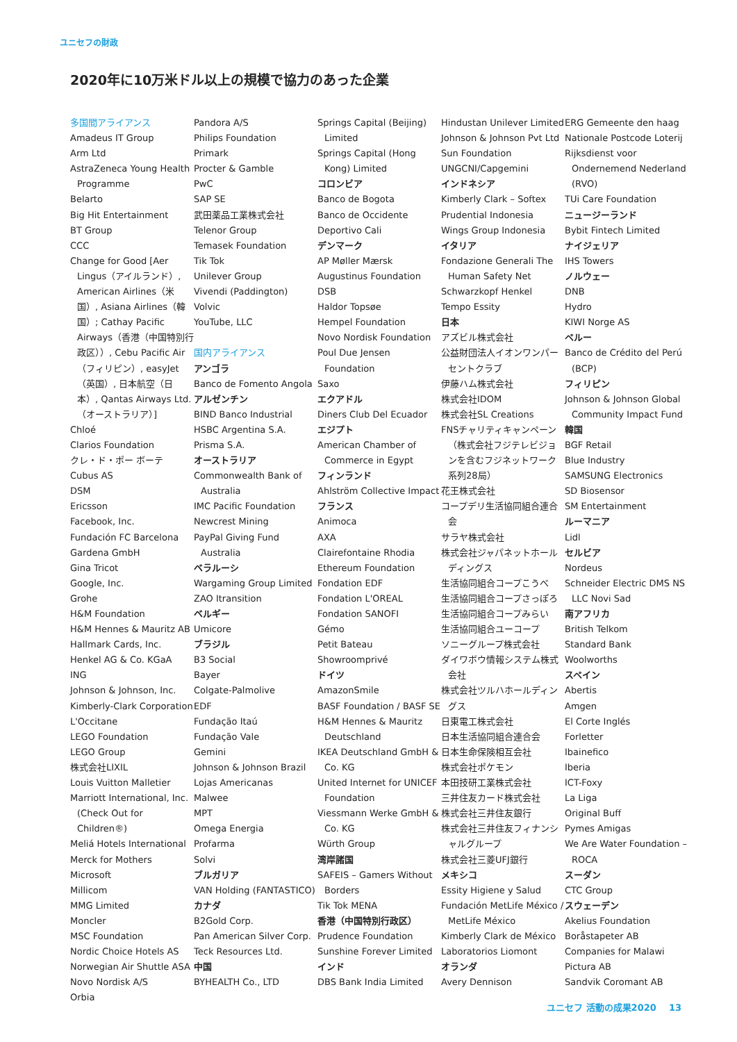ユニセフの財政
2020年に10万米ドル以上の規模で協力のあった企業
多国間アライアンス
Amadeus IT Group
Arm Ltd
AstraZeneca Young Health Programme
Belarto
Big Hit Entertainment
BT Group
CCC
Change for Good [Aer Lingus（アイルランド）, American Airlines（米国）, Asiana Airlines（韓国）; Cathay Pacific Airways（香港（中国特別行政区））, Cebu Pacific Air（フィリピン）, easyJet（英国）, 日本航空（日本）, Qantas Airways Ltd.（オーストラリア）]
Chloé
Clarios Foundation
クレ・ド・ポー ボーテ
Cubus AS
DSM
Ericsson
Facebook, Inc.
Fundación FC Barcelona
Gardena GmbH
Gina Tricot
Google, Inc.
Grohe
H&M Foundation
H&M Hennes & Mauritz AB
Hallmark Cards, Inc.
Henkel AG & Co. KGaA
ING
Johnson & Johnson, Inc.
Kimberly-Clark Corporation
L'Occitane
LEGO Foundation
LEGO Group
株式会社LIXIL
Louis Vuitton Malletier
Marriott International, Inc. (Check Out for Children®)
Meliá Hotels International
Merck for Mothers
Microsoft
Millicom
MMG Limited
Moncler
MSC Foundation
Nordic Choice Hotels AS
Norwegian Air Shuttle ASA
Novo Nordisk A/S
Orbia
Pandora A/S
Philips Foundation
Primark
Procter & Gamble
PwC
SAP SE
武田薬品工業株式会社
Telenor Group
Temasek Foundation
Tik Tok
Unilever Group
Vivendi (Paddington)
Volvic
YouTube, LLC
国内アライアンス
アンゴラ
Banco de Fomento Angola
アルゼンチン
BIND Banco Industrial
HSBC Argentina S.A.
Prisma S.A.
オーストラリア
Commonwealth Bank of Australia
IMC Pacific Foundation
Newcrest Mining
PayPal Giving Fund Australia
ベラルーシ
Wargaming Group Limited
ZAO Itransition
ベルギー
Umicore
ブラジル
B3 Social
Bayer
Colgate-Palmolive
EDF
Fundação Itaú
Fundação Vale
Gemini
Johnson & Johnson Brazil
Lojas Americanas
Malwee
MPT
Omega Energia
Profarma
Solvi
ブルガリア
VAN Holding (FANTASTICO)
カナダ
B2Gold Corp.
Pan American Silver Corp.
Teck Resources Ltd.
中国
BYHEALTH Co., LTD
Springs Capital (Beijing) Limited
Springs Capital (Hong Kong) Limited
コロンビア
Banco de Bogota
Banco de Occidente
Deportivo Cali
デンマーク
AP Møller Mærsk
Augustinus Foundation
DSB
Haldor Topsøe
Hempel Foundation
Novo Nordisk Foundation
Poul Due Jensen Foundation
Saxo
エクアドル
Diners Club Del Ecuador
エジプト
American Chamber of Commerce in Egypt
フィンランド
Ahlström Collective Impact
フランス
Animoca
AXA
Clairefontaine Rhodia
Ethereum Foundation
Fondation EDF
Fondation L'OREAL
Fondation SANOFI
Gémo
Petit Bateau
Showroomprivé
ドイツ
AmazonSmile
BASF Foundation / BASF SE
H&M Hennes & Mauritz Deutschland
IKEA Deutschland GmbH & Co. KG
United Internet for UNICEF Foundation
Viessmann Werke GmbH & Co. KG
Würth Group
湾岸諸国
SAFEIS – Gamers Without Borders
Tik Tok MENA
香港（中国特別行政区）
Prudence Foundation
Sunshine Forever Limited
インド
DBS Bank India Limited
Hindustan Unilever Limited
Johnson & Johnson Pvt Ltd
Sun Foundation
UNGCNI/Capgemini
インドネシア
Kimberly Clark – Softex
Prudential Indonesia
Wings Group Indonesia
イタリア
Fondazione Generali The Human Safety Net
Schwarzkopf Henkel
Tempo Essity
日本
アズビル株式会社
公益財団法人イオンワンパーセントクラブ
伊藤ハム株式会社
株式会社IDOM
株式会社SL Creations
FNSチャリティキャンペーン（株式会社フジテレビジョンを含むフジネットワーク系列28局）
花王株式会社
コープデリ生活協同組合連合会
サラヤ株式会社
株式会社ジャパネットホールディングス
生活協同組合コープこうべ
生活協同組合コープさっぽろ
生活協同組合コープみらい
生活協同組合ユーコープ
ソニーグループ株式会社
ダイワボウ情報システム株式会社
株式会社ツルハホールディングス
日東電工株式会社
日本生活協同組合連合会
日本生命保険相互会社
株式会社ポケモン
本田技研工業株式会社
三井住友カード株式会社
株式会社三井住友銀行
株式会社三井住友フィナンシャルグループ
株式会社三菱UFJ銀行
メキシコ
Essity Higiene y Salud
Fundación MetLife México / MetLife México
Kimberly Clark de México
Laboratorios Liomont
オランダ
Avery Dennison
ERG Gemeente den haag
Nationale Postcode Loterij
Rijksdienst voor Ondernemend Nederland (RVO)
TUi Care Foundation
ニュージーランド
Bybit Fintech Limited
ナイジェリア
IHS Towers
ノルウェー
DNB
Hydro
KIWI Norge AS
ペルー
Banco de Crédito del Perú (BCP)
フィリピン
Johnson & Johnson Global Community Impact Fund
韓国
BGF Retail
Blue Industry
SAMSUNG Electronics
SD Biosensor
SM Entertainment
ルーマニア
Lidl
セルビア
Nordeus
Schneider Electric DMS NS LLC Novi Sad
南アフリカ
British Telkom
Standard Bank
Woolworths
スペイン
Abertis
Amgen
El Corte Inglés
Forletter
Ibainefico
Iberia
ICT-Foxy
La Liga
Original Buff
Pymes Amigas
We Are Water Foundation – ROCA
スーダン
CTC Group
スウェーデン
Akelius Foundation
Boråstapeter AB
Companies for Malawi
Pictura AB
Sandvik Coromant AB
ユニセフ 活動の成果2020 13